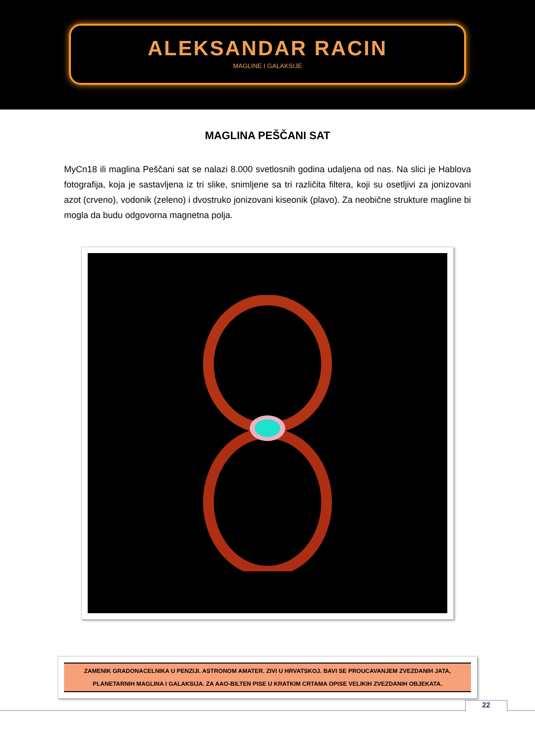ALEKSANDAR RACIN
MAGLINE I GALAKSIJE
MAGLINA PEŠČANI SAT
MyCn18 ili maglina Peščani sat se nalazi 8.000 svetlosnih godina udaljena od nas. Na slici je Hablova fotografija, koja je sastavljena iz tri slike, snimljene sa tri različita filtera, koji su osetljivi za jonizovani azot (crveno), vodonik (zeleno) i dvostruko jonizovani kiseonik (plavo). Za neobične strukture magline bi mogla da budu odgovorna magnetna polja.
ZAMENIK GRADONACELNIKA U PENZIJI. ASTRONOM AMATER. ZIVI U HRVATSKOJ. BAVI SE PROUCAVANJEM ZVEZDANIH JATA,
PLANETARNIH MAGLINA I GALAKSIJA. ZA AAO-BILTEN PISE U KRATKIM CRTAMA OPISE VELIKIH ZVEZDANIH OBJEKATA.
22